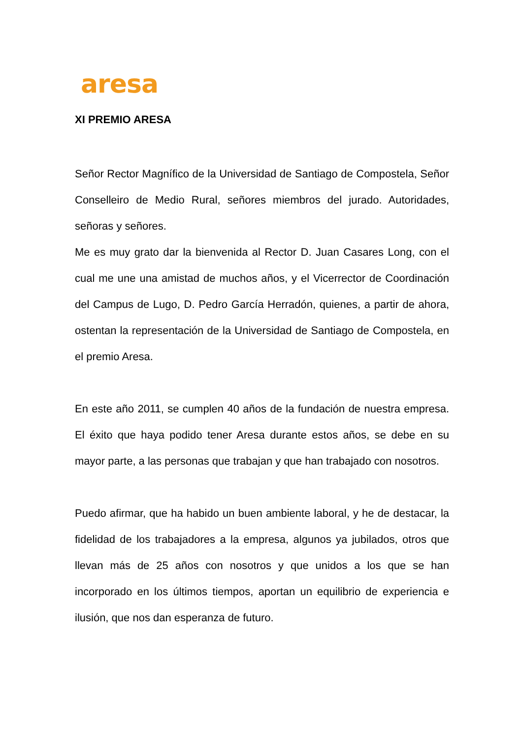aresa
XI PREMIO ARESA
Señor Rector Magnífico de la Universidad de Santiago de Compostela, Señor Conselleiro de Medio Rural, señores miembros del jurado. Autoridades, señoras y señores.
Me es muy grato dar la bienvenida al Rector D. Juan Casares Long, con el cual me une una amistad de muchos años, y el Vicerrector de Coordinación del Campus de Lugo, D. Pedro García Herradón, quienes, a partir de ahora, ostentan la representación de la Universidad de Santiago de Compostela, en el premio Aresa.
En este año 2011, se cumplen 40 años de la fundación de nuestra empresa. El éxito que haya podido tener Aresa durante estos años, se debe en su mayor parte, a las personas que trabajan y que han trabajado con nosotros.
Puedo afirmar, que ha habido un buen ambiente laboral, y he de destacar, la fidelidad de los trabajadores a la empresa, algunos ya jubilados, otros que llevan más de 25 años con nosotros y que unidos a los que se han incorporado en los últimos tiempos, aportan un equilibrio de experiencia e ilusión, que nos dan esperanza de futuro.